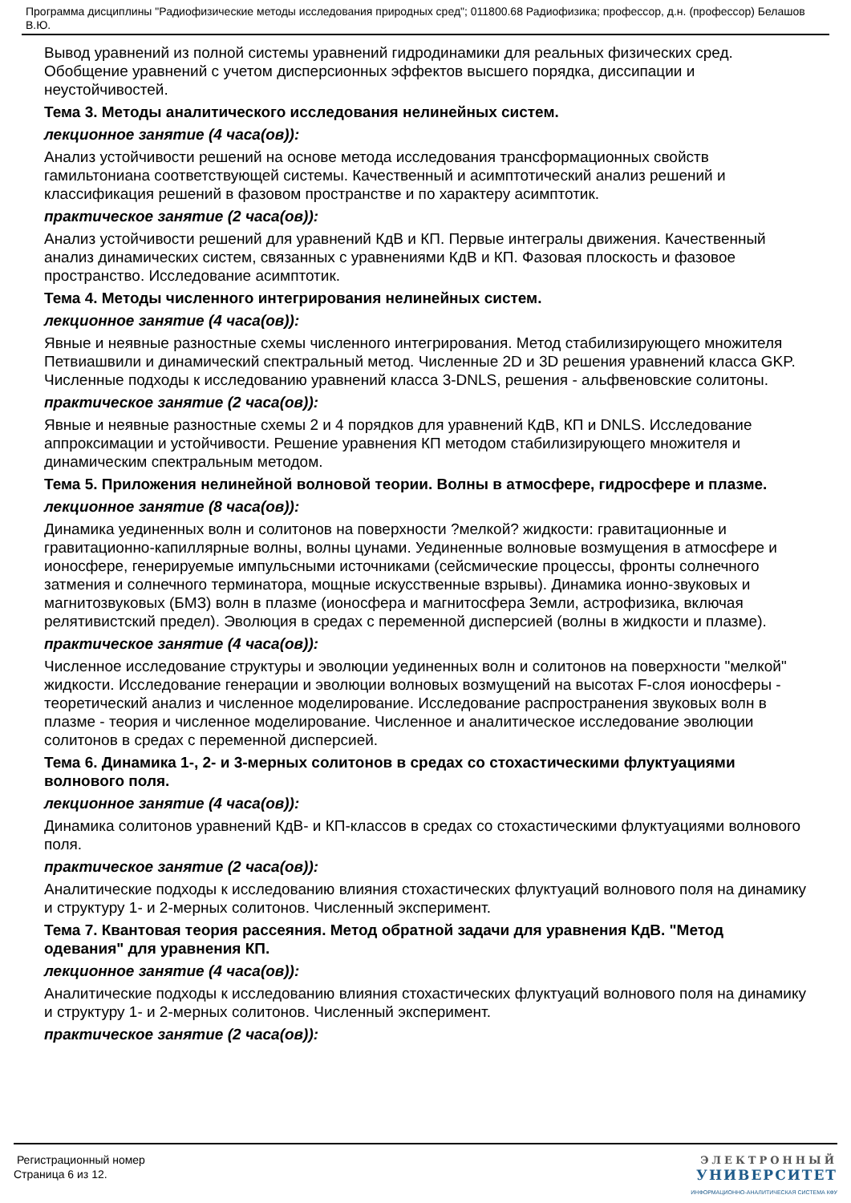Программа дисциплины "Радиофизические методы исследования природных сред"; 011800.68 Радиофизика; профессор, д.н. (профессор) Белашов В.Ю.
Вывод уравнений из полной системы уравнений гидродинамики для реальных физических сред. Обобщение уравнений с учетом дисперсионных эффектов высшего порядка, диссипации и неустойчивостей.
Тема 3. Методы аналитического исследования нелинейных систем.
лекционное занятие (4 часа(ов)):
Анализ устойчивости решений на основе метода исследования трансформационных свойств гамильтониана соответствующей системы. Качественный и асимптотический анализ решений и классификация решений в фазовом пространстве и по характеру асимптотик.
практическое занятие (2 часа(ов)):
Анализ устойчивости решений для уравнений КдВ и КП. Первые интегралы движения. Качественный анализ динамических систем, связанных с уравнениями КдВ и КП. Фазовая плоскость и фазовое пространство. Исследование асимптотик.
Тема 4. Методы численного интегрирования нелинейных систем.
лекционное занятие (4 часа(ов)):
Явные и неявные разностные схемы численного интегрирования. Метод стабилизирующего множителя Петвиашвили и динамический спектральный метод. Численные 2D и 3D решения уравнений класса GKP. Численные подходы к исследованию уравнений класса 3-DNLS, решения - альфвеновские солитоны.
практическое занятие (2 часа(ов)):
Явные и неявные разностные схемы 2 и 4 порядков для уравнений КдВ, КП и DNLS. Исследование аппроксимации и устойчивости. Решение уравнения КП методом стабилизирующего множителя и динамическим спектральным методом.
Тема 5. Приложения нелинейной волновой теории. Волны в атмосфере, гидросфере и плазме.
лекционное занятие (8 часа(ов)):
Динамика уединенных волн и солитонов на поверхности ?мелкой? жидкости: гравитационные и гравитационно-капиллярные волны, волны цунами. Уединенные волновые возмущения в атмосфере и ионосфере, генерируемые импульсными источниками (сейсмические процессы, фронты солнечного затмения и солнечного терминатора, мощные искусственные взрывы). Динамика ионно-звуковых и магнитозвуковых (БМЗ) волн в плазме (ионосфера и магнитосфера Земли, астрофизика, включая релятивистский предел). Эволюция в средах с переменной дисперсией (волны в жидкости и плазме).
практическое занятие (4 часа(ов)):
Численное исследование структуры и эволюции уединенных волн и солитонов на поверхности "мелкой" жидкости. Исследование генерации и эволюции волновых возмущений на высотах F-слоя ионосферы - теоретический анализ и численное моделирование. Исследование распространения звуковых волн в плазме - теория и численное моделирование. Численное и аналитическое исследование эволюции солитонов в средах с переменной дисперсией.
Тема 6. Динамика 1-, 2- и 3-мерных солитонов в средах со стохастическими флуктуациями волнового поля.
лекционное занятие (4 часа(ов)):
Динамика солитонов уравнений КдВ- и КП-классов в средах со стохастическими флуктуациями волнового поля.
практическое занятие (2 часа(ов)):
Аналитические подходы к исследованию влияния стохастических флуктуаций волнового поля на динамику и структуру 1- и 2-мерных солитонов. Численный эксперимент.
Тема 7. Квантовая теория рассеяния. Метод обратной задачи для уравнения КдВ. "Метод одевания" для уравнения КП.
лекционное занятие (4 часа(ов)):
Аналитические подходы к исследованию влияния стохастических флуктуаций волнового поля на динамику и структуру 1- и 2-мерных солитонов. Численный эксперимент.
практическое занятие (2 часа(ов)):
Регистрационный номер
Страница 6 из 12.
ЭЛЕКТРОННЫЙ
УНИВЕРСИТЕТ
ИНФОРМАЦИОННО-АНАЛИТИЧЕСКАЯ СИСТЕМА КФУ